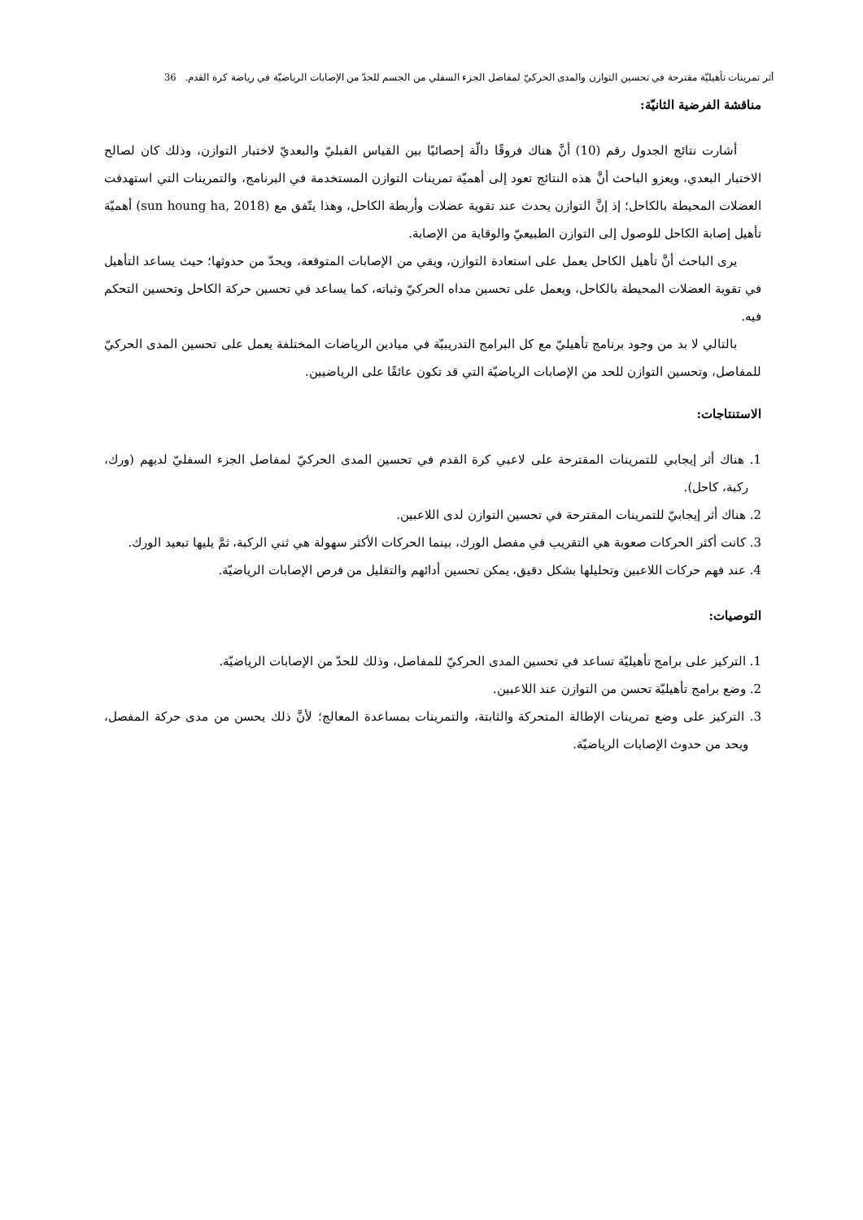أثر تمرينات تأهيليّة مقترحة في تحسين التوازن والمدى الحركيّ لمفاصل الجزء السفلي من الجسم للحدّ من الإصابات الرياضيّة في رياضة كرة القدم. 36
مناقشة الفرضية الثانيّة:
أشارت نتائج الجدول رقم (10) أنَّ هناك فروقًا دالّة إحصائيًا بين القياس القبليّ والبعديّ لاختبار التوازن، وذلك كان لصالح الاختبار البعدي، ويعزو الباحث أنَّ هذه النتائج تعود إلى أهميّة تمرينات التوازن المستخدمة في البرنامج، والتمرينات التي استهدفت العضلات المحيطة بالكاحل؛ إذ إنَّ التوازن يحدث عند تقوية عضلات وأربطة الكاحل، وهذا يتّفق مع (sun houng ha, 2018) أهميّة تأهيل إصابة الكاحل للوصول إلى التوازن الطبيعيّ والوقاية من الإصابة.
يرى الباحث أنَّ تأهيل الكاحل يعمل على استعادة التوازن، ويقي من الإصابات المتوقعة، ويحدّ من حدوثها؛ حيث يساعد التأهيل في تقوية العضلات المحيطة بالكاحل، ويعمل على تحسين مداه الحركيّ وثباته، كما يساعد في تحسين حركة الكاحل وتحسين التحكم فيه.
بالتالي لا بد من وجود برنامج تأهيليّ مع كل البرامج التدريبيّة في ميادين الرياضات المختلفة يعمل على تحسين المدى الحركيّ للمفاصل، وتحسين التوازن للحد من الإصابات الرياضيّة التي قد تكون عائقًا على الرياضيين.
الاستنتاجات:
1. هناك أثر إيجابي للتمرينات المقترحة على لاعبي كرة القدم في تحسين المدى الحركيّ لمفاصل الجزء السفليّ لديهم (ورك، ركبة، كاحل).
2. هناك أثر إيجابيّ للتمرينات المقترحة في تحسين التوازن لدى اللاعبين.
3. كانت أكثر الحركات صعوبة هي التقريب في مفصل الورك، بينما الحركات الأكثر سهولة هي ثني الركبة، ثمَّ يليها تبعيد الورك.
4. عند فهم حركات اللاعبين وتحليلها بشكل دقيق، يمكن تحسين أدائهم والتقليل من فرص الإصابات الرياضيّة.
التوصيات:
1. التركيز على برامج تأهيليّة تساعد في تحسين المدى الحركيّ للمفاصل، وذلك للحدّ من الإصابات الرياضيّة.
2. وضع برامج تأهيليّة تحسن من التوازن عند اللاعبين.
3. التركيز على وضع تمرينات الإطالة المتحركة والثابتة، والتمرينات بمساعدة المعالج؛ لأنَّ ذلك يحسن من مدى حركة المفصل، ويحد من حدوث الإصابات الرياضيّة.